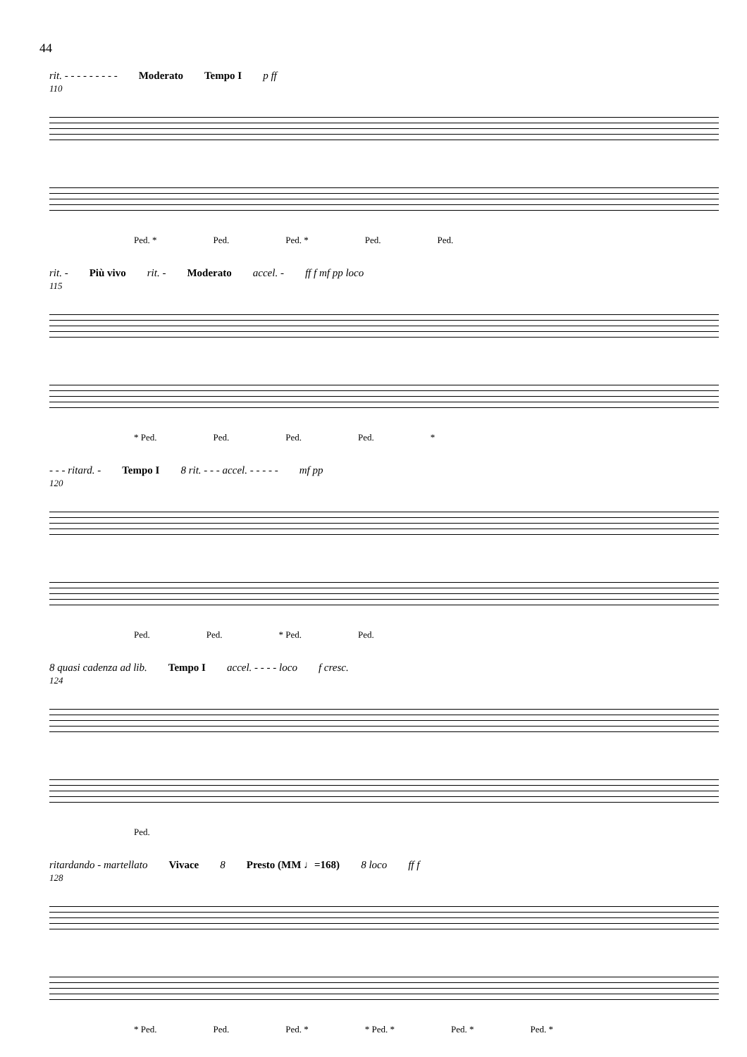44
rit. - - - - - - - - - Moderato Tempo I p ff
110
Ped. * Ped. Ped. * Ped. Ped.
rit. - Più vivo rit. - Moderato accel. - ff f mf pp loco
115
* Ped. Ped. Ped. Ped. *
- - - ritard. - Tempo I 8 rit. - - - accel. - - - - - mf pp
120
Ped. Ped. * Ped. Ped.
8 quasi cadenza ad lib. Tempo I accel. - - - - loco f cresc.
124
Ped.
ritardando - martellato Vivace 8 Presto (MM ♩=168) 8 loco ff f
128
* Ped. Ped. Ped. * * Ped. * Ped. * Ped. *